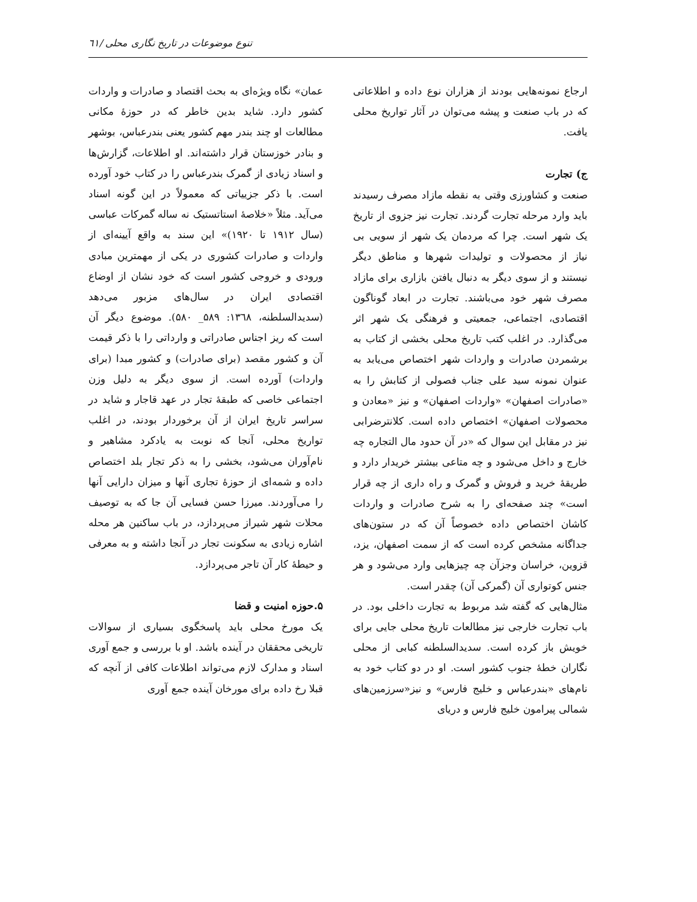تنوع موضوعات در تاریخ نگاری محلی /٦١
ارجاع نمونه‌هایی بودند از هزاران نوع داده و اطلاعاتی که در باب صنعت و پیشه می‌توان در آثار تواریخ محلی یافت.
ج) تجارت
صنعت و کشاورزی وقتی به نقطه مازاد مصرف رسیدند باید وارد مرحله تجارت گردند. تجارت نیز جزوی از تاریخ یک شهر است. چرا که مردمان یک شهر از سویی بی نیاز از محصولات و تولیدات شهرها و مناطق دیگر نیستند و از سوی دیگر به دنبال یافتن بازاری برای مازاد مصرف شهر خود می‌باشند. تجارت در ابعاد گوناگون اقتصادی، اجتماعی، جمعیتی و فرهنگی یک شهر اثر می‌گذارد. در اغلب کتب تاریخ محلی بخشی از کتاب به برشمردن صادرات و واردات شهر اختصاص می‌یابد به عنوان نمونه سید علی جناب فصولی از کتابش را به «صادرات اصفهان» «واردات اصفهان» و نیز «معادن و محصولات اصفهان» اختصاص داده است. کلانترضرابی نیز در مقابل این سوال که «در آن حدود مال التجاره چه خارج و داخل می‌شود و چه متاعی بیشتر خریدار دارد و طریقهٔ خرید و فروش و گمرک و راه داری از چه قرار است» چند صفحه‌ای را به شرح صادرات و واردات کاشان اختصاص داده خصوصاً آن که در ستون‌های جداگانه مشخص کرده است که از سمت اصفهان، یزد، قزوین، خراسان وجزآن چه چیزهایی وارد می‌شود و هر جنس کوتواری آن (گمرکی آن) چقدر است.
مثال‌هایی که گفته شد مربوط به تجارت داخلی بود. در باب تجارت خارجی نیز مطالعات تاریخ محلی جایی برای خویش باز کرده است. سدیدالسلطنه کبابی از محلی نگاران خطهٔ جنوب کشور است. او در دو کتاب خود به نام‌های «بندرعباس و خلیج فارس» و نیز«سرزمین‌های شمالی پیرامون خلیج فارس و دریای
عمان» نگاه ویژه‌ای به بحث اقتصاد و صادرات و واردات کشور دارد. شاید بدین خاطر که در حوزهٔ مکانی مطالعات او چند بندر مهم کشور یعنی بندرعباس، بوشهر و بنادر خوزستان قرار داشته‌اند. او اطلاعات، گزارش‌ها و اسناد زیادی از گمرک بندرعباس را در کتاب خود آورده است. با ذکر جزییاتی که معمولاً در این گونه اسناد می‌آید. مثلاً «خلاصهٔ استاتستیک نه ساله گمرکات عباسی (سال ۱۹۱۲ تا ۱۹۲۰)» این سند به واقع آیینه‌ای از واردات و صادرات کشوری در یکی از مهمترین مبادی ورودی و خروجی کشور است که خود نشان از اوضاع اقتصادی ایران در سال‌های مزبور می‌دهد (سدیدالسلطنه، ۱۳٦۸: ۵۸۹_ ۵۸۰). موضوع دیگر آن است که ریز اجناس صادراتی و وارداتی را با ذکر قیمت آن و کشور مقصد (برای صادرات) و کشور مبدا (برای واردات) آورده است. از سوی دیگر به دلیل وزن اجتماعی خاصی که طبقهٔ تجار در عهد قاجار و شاید در سراسر تاریخ ایران از آن برخوردار بودند، در اغلب تواریخ محلی، آنجا که نوبت به یادکرد مشاهیر و نام‌آوران می‌شود، بخشی را به ذکر تجار بلد اختصاص داده و شمه‌ای از حوزهٔ تجاری آنها و میزان دارایی آنها را می‌آوردند. میرزا حسن فسایی آن جا که به توصیف محلات شهر شیراز می‌پردازد، در باب ساکنین هر محله اشاره زیادی به سکونت تجار در آنجا داشته و به معرفی و حیطهٔ کار آن تاجر می‌پردازد.
۵.حوزه امنیت و قضا
یک مورخ محلی باید پاسخگوی بسیاری از سوالات تاریخی محققان در آینده باشد. او با بررسی و جمع آوری اسناد و مدارک لازم می‌تواند اطلاعات کافی از آنچه که قبلا رخ داده برای مورخان آینده جمع آوری